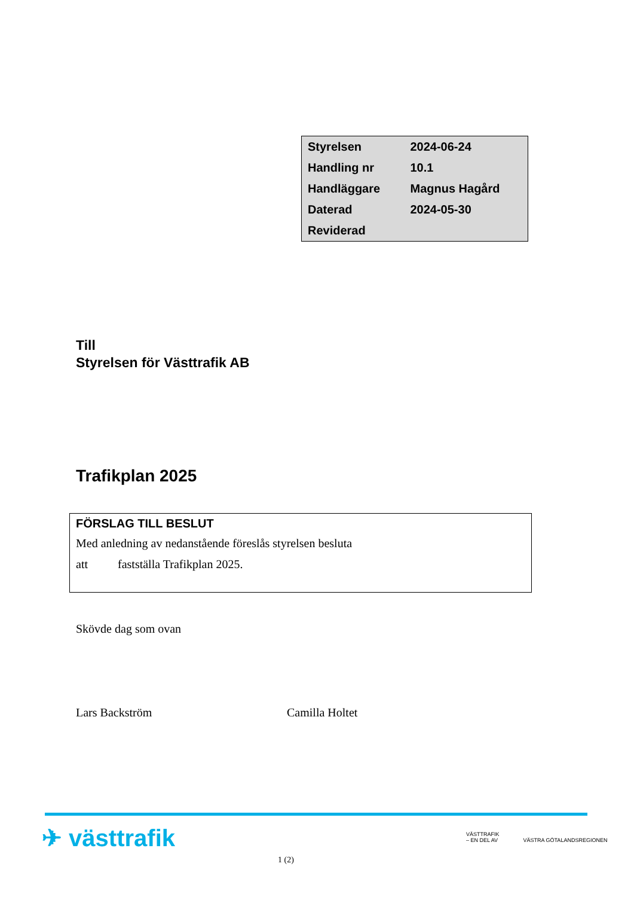| Styrelsen | 2024-06-24 |
| Handling nr | 10.1 |
| Handläggare | Magnus Hagård |
| Daterad | 2024-05-30 |
| Reviderad | |
Till
Styrelsen för Västtrafik AB
Trafikplan 2025
FÖRSLAG TILL BESLUT
Med anledning av nedanstående föreslås styrelsen besluta
att fastställa Trafikplan 2025.
Skövde dag som ovan
Lars Backström Camilla Holtet
✈ västtrafik
VÄSTTRAFIK
– EN DEL AV VÄSTRA GÖTALANDSREGIONEN
1 (2)